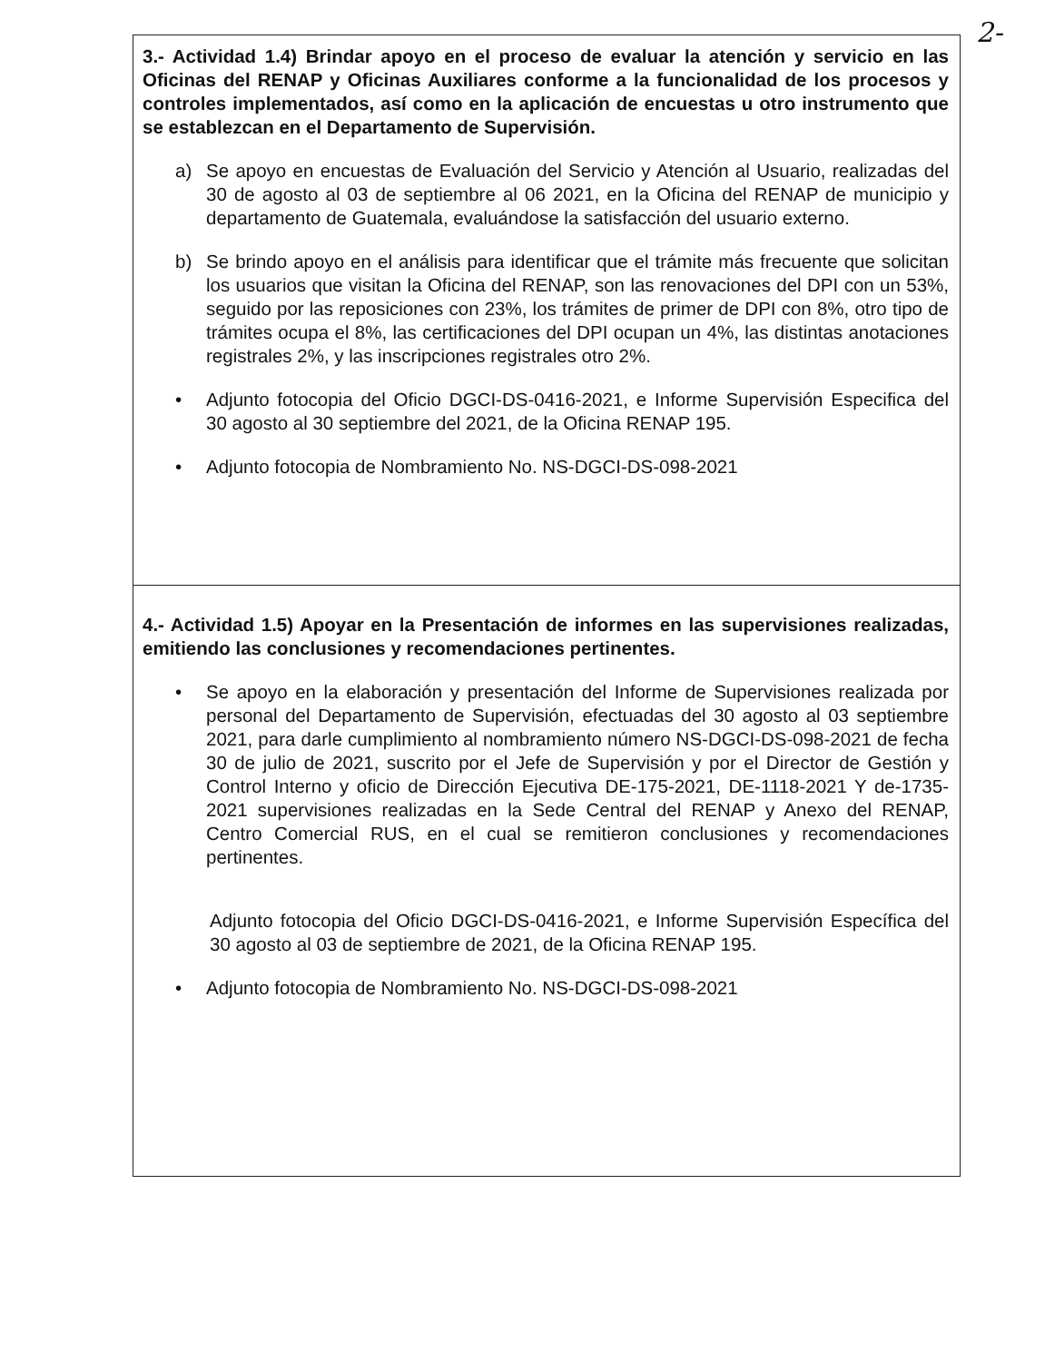2-
| 3.- Actividad 1.4) Brindar apoyo en el proceso de evaluar la atención y servicio en las Oficinas del RENAP y Oficinas Auxiliares conforme a la funcionalidad de los procesos y controles implementados, así como en la aplicación de encuestas u otro instrumento que se establezcan en el Departamento de Supervisión. a) Se apoyo en encuestas de Evaluación del Servicio y Atención al Usuario, realizadas del 30 de agosto al 03 de septiembre al 06 2021, en la Oficina del RENAP de municipio y departamento de Guatemala, evaluándose la satisfacción del usuario externo. b) Se brindo apoyo en el análisis para identificar que el trámite más frecuente que solicitan los usuarios que visitan la Oficina del RENAP, son las renovaciones del DPI con un 53%, seguido por las reposiciones con 23%, los trámites de primer de DPI con 8%, otro tipo de trámites ocupa el 8%, las certificaciones del DPI ocupan un 4%, las distintas anotaciones registrales 2%, y las inscripciones registrales otro 2%. • Adjunto fotocopia del Oficio DGCI-DS-0416-2021, e Informe Supervisión Especifica del 30 agosto al 30 septiembre del 2021, de la Oficina RENAP 195. • Adjunto fotocopia de Nombramiento No. NS-DGCI-DS-098-2021 |
| 4.- Actividad 1.5) Apoyar en la Presentación de informes en las supervisiones realizadas, emitiendo las conclusiones y recomendaciones pertinentes. • Se apoyo en la elaboración y presentación del Informe de Supervisiones realizada por personal del Departamento de Supervisión, efectuadas del 30 agosto al 03 septiembre 2021, para darle cumplimiento al nombramiento número NS-DGCI-DS-098-2021 de fecha 30 de julio de 2021, suscrito por el Jefe de Supervisión y por el Director de Gestión y Control Interno y oficio de Dirección Ejecutiva DE-175-2021, DE-1118-2021 Y de-1735-2021 supervisiones realizadas en la Sede Central del RENAP y Anexo del RENAP, Centro Comercial RUS, en el cual se remitieron conclusiones y recomendaciones pertinentes. Adjunto fotocopia del Oficio DGCI-DS-0416-2021, e Informe Supervisión Específica del 30 agosto al 03 de septiembre de 2021, de la Oficina RENAP 195. • Adjunto fotocopia de Nombramiento No. NS-DGCI-DS-098-2021 |